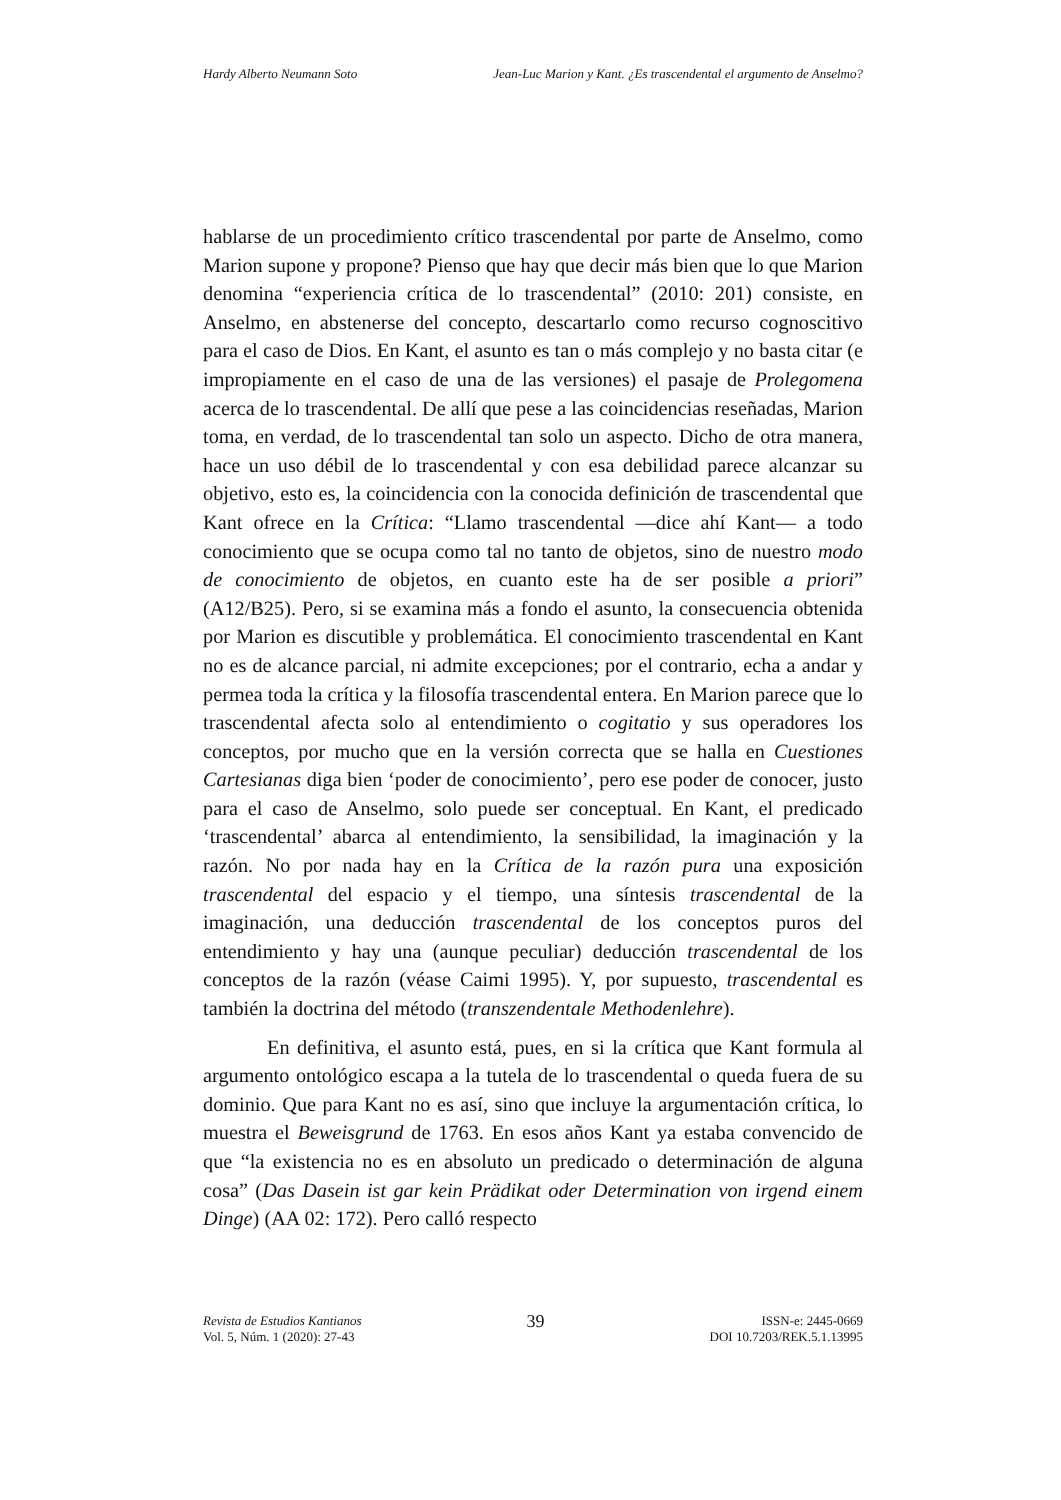Hardy Alberto Neumann Soto Jean-Luc Marion y Kant. ¿Es trascendental el argumento de Anselmo?
hablarse de un procedimiento crítico trascendental por parte de Anselmo, como Marion supone y propone? Pienso que hay que decir más bien que lo que Marion denomina “experiencia crítica de lo trascendental” (2010: 201) consiste, en Anselmo, en abstenerse del concepto, descartarlo como recurso cognoscitivo para el caso de Dios. En Kant, el asunto es tan o más complejo y no basta citar (e impropiamente en el caso de una de las versiones) el pasaje de Prolegomena acerca de lo trascendental. De allí que pese a las coincidencias reseñadas, Marion toma, en verdad, de lo trascendental tan solo un aspecto. Dicho de otra manera, hace un uso débil de lo trascendental y con esa debilidad parece alcanzar su objetivo, esto es, la coincidencia con la conocida definición de trascendental que Kant ofrece en la Crítica: “Llamo trascendental —dice ahí Kant— a todo conocimiento que se ocupa como tal no tanto de objetos, sino de nuestro modo de conocimiento de objetos, en cuanto este ha de ser posible a priori” (A12/B25). Pero, si se examina más a fondo el asunto, la consecuencia obtenida por Marion es discutible y problemática. El conocimiento trascendental en Kant no es de alcance parcial, ni admite excepciones; por el contrario, echa a andar y permea toda la crítica y la filosofía trascendental entera. En Marion parece que lo trascendental afecta solo al entendimiento o cogitatio y sus operadores los conceptos, por mucho que en la versión correcta que se halla en Cuestiones Cartesianas diga bien ‘poder de conocimiento’, pero ese poder de conocer, justo para el caso de Anselmo, solo puede ser conceptual. En Kant, el predicado ‘trascendental’ abarca al entendimiento, la sensibilidad, la imaginación y la razón. No por nada hay en la Crítica de la razón pura una exposición trascendental del espacio y el tiempo, una síntesis trascendental de la imaginación, una deducción trascendental de los conceptos puros del entendimiento y hay una (aunque peculiar) deducción trascendental de los conceptos de la razón (véase Caimi 1995). Y, por supuesto, trascendental es también la doctrina del método (transzendentale Methodenlehre).
En definitiva, el asunto está, pues, en si la crítica que Kant formula al argumento ontológico escapa a la tutela de lo trascendental o queda fuera de su dominio. Que para Kant no es así, sino que incluye la argumentación crítica, lo muestra el Beweisgrund de 1763. En esos años Kant ya estaba convencido de que “la existencia no es en absoluto un predicado o determinación de alguna cosa” (Das Dasein ist gar kein Prädikat oder Determination von irgend einem Dinge) (AA 02: 172). Pero calló respecto
Revista de Estudios Kantianos
Vol. 5, Núm. 1 (2020): 27-43
39
ISSN-e: 2445-0669
DOI 10.7203/REK.5.1.13995